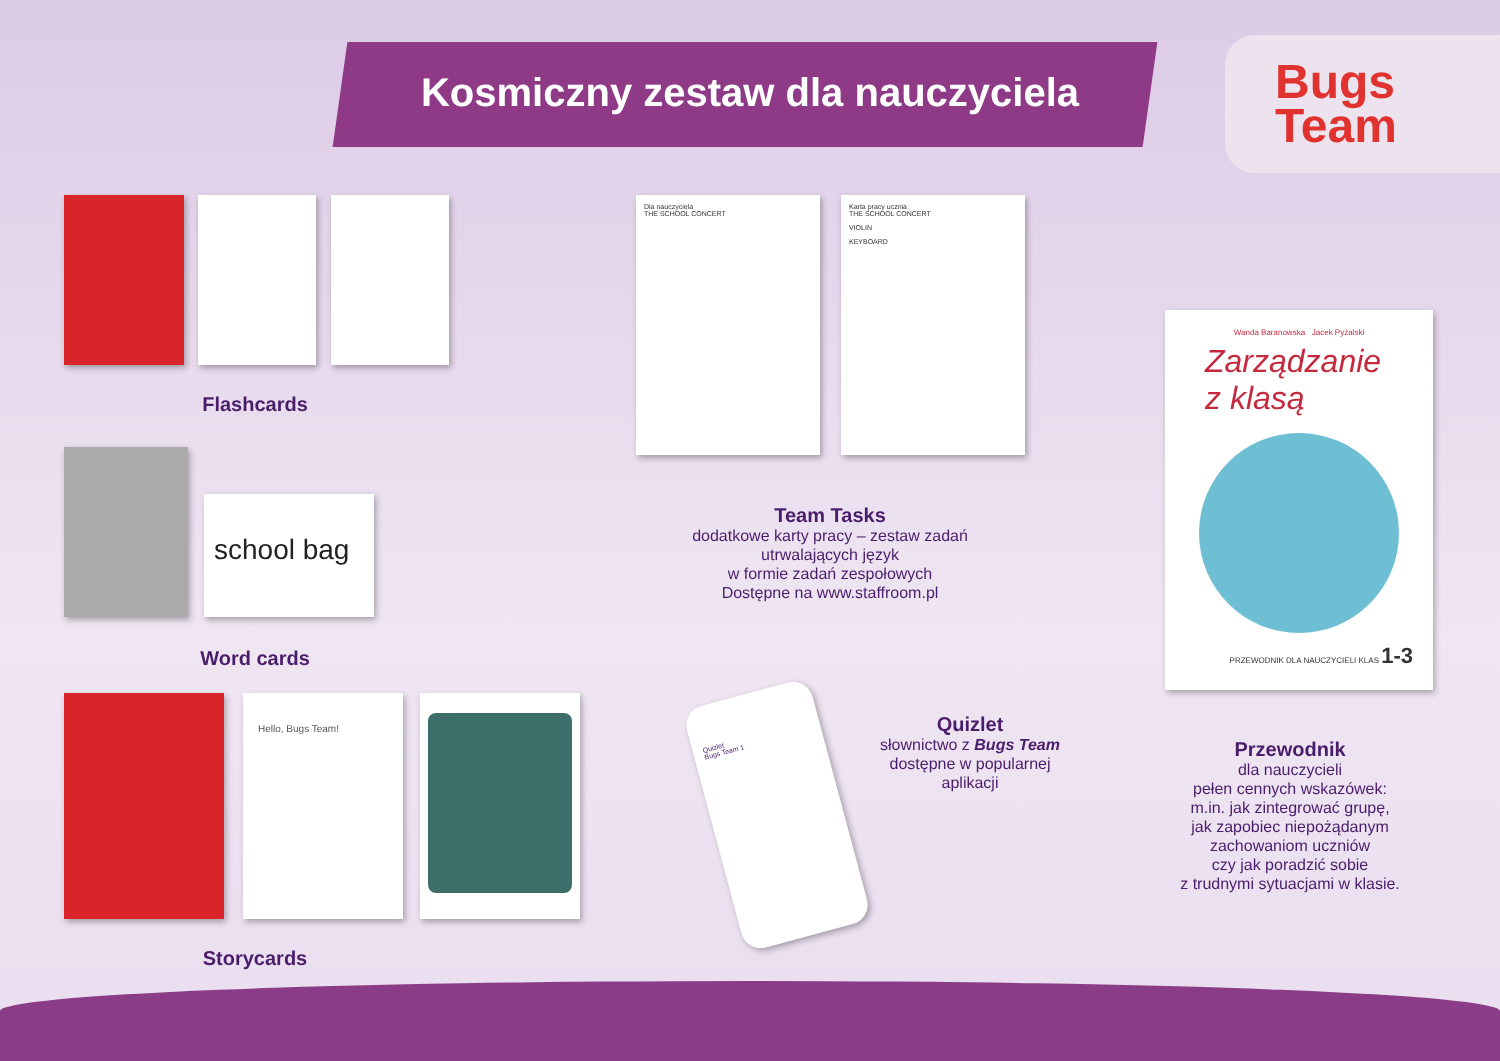Kosmiczny zestaw dla nauczyciela
Bugs
Team
Flashcards
school bag
Word cards
Hello, Bugs Team!
Storycards
Dla nauczyciela
THE SCHOOL CONCERT
Karta pracy ucznia
THE SCHOOL CONCERT
VIOLIN
KEYBOARD
Team Tasks
dodatkowe karty pracy – zestaw zadań utrwalających język
w formie zadań zespołowych
Dostępne na www.staffroom.pl
Wanda Baranowska Jacek Pyżalski
Zarządzanie
z klasą
PRZEWODNIK DLA NAUCZYCIELI KLAS 1-3
Przewodnik
dla nauczycieli
pełen cennych wskazówek:
m.in. jak zintegrować grupę,
jak zapobiec niepożądanym zachowaniom uczniów
czy jak poradzić sobie
z trudnymi sytuacjami w klasie.
Quizlet
Bugs Team 1
Quizlet
słownictwo z Bugs Team
dostępne w popularnej aplikacji